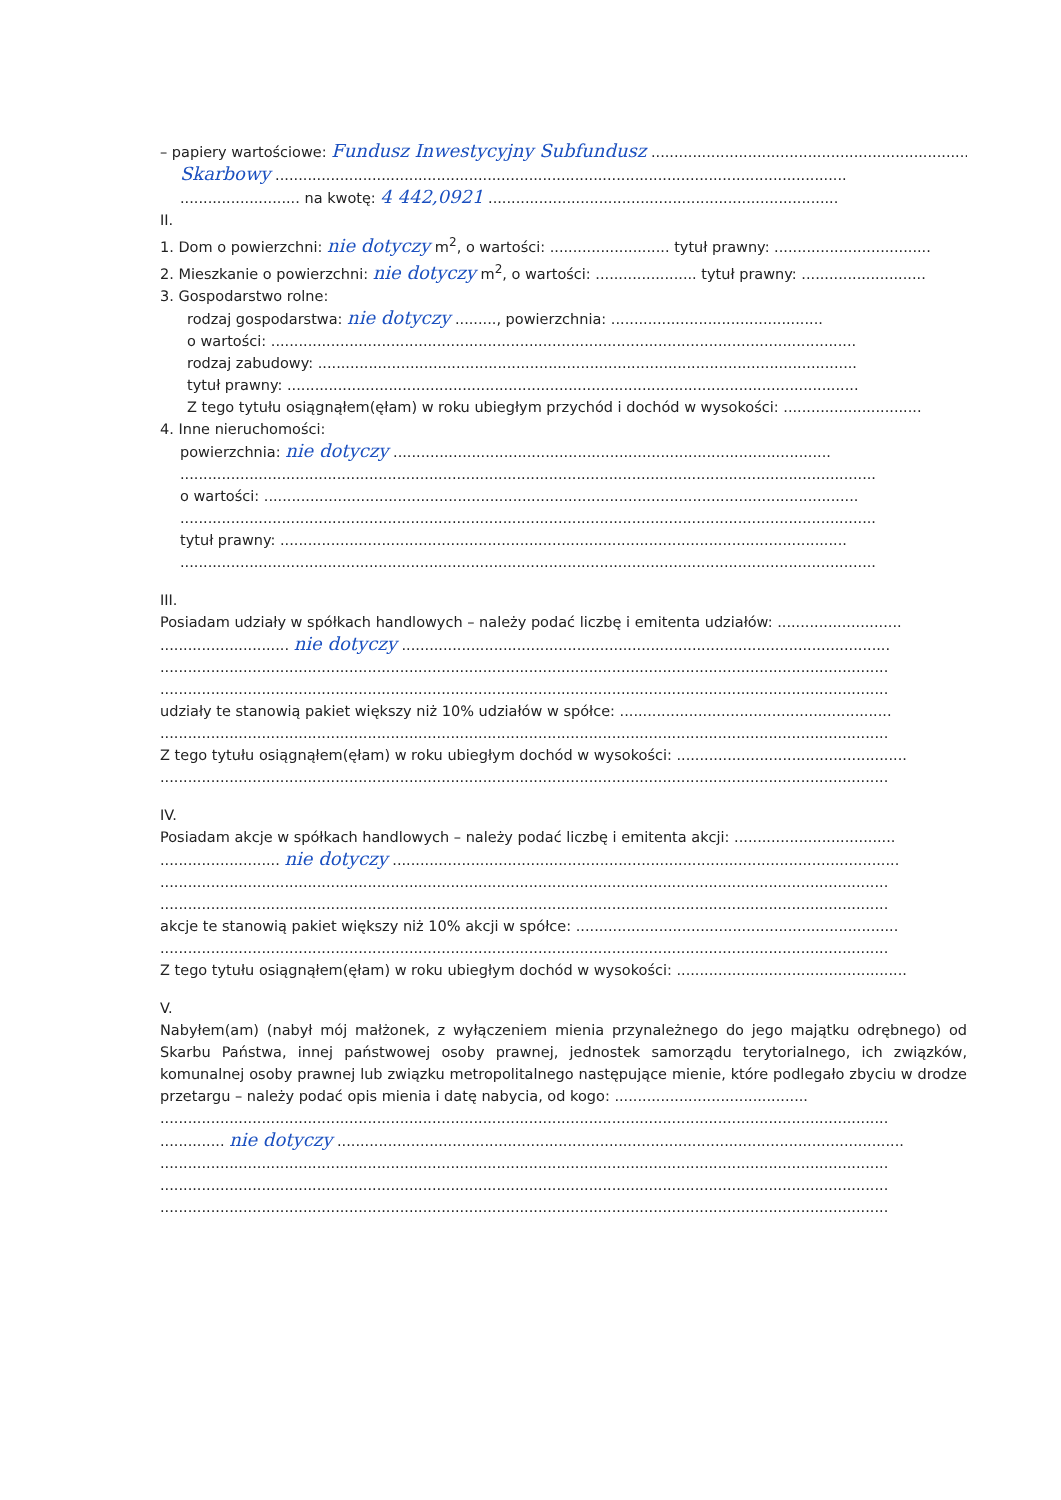– papiery wartościowe: Fundusz Inwestycyjny Subfundusz ........................................................................
Skarbowy ............................................................................................................................
.......................... na kwotę: 4 442,0921 ............................................................................
II.
1. Dom o powierzchni: nie dotyczy m<sup>2</sup>, o wartości: .......................... tytuł prawny: ..................................
2. Mieszkanie o powierzchni: nie dotyczy m<sup>2</sup>, o wartości: ...................... tytuł prawny: ...........................
3. Gospodarstwo rolne:
rodzaj gospodarstwa: nie dotyczy ........., powierzchnia: ..............................................
o wartości: ...............................................................................................................................
rodzaj zabudowy: .....................................................................................................................
tytuł prawny: ............................................................................................................................
Z tego tytułu osiągnąłem(ęłam) w roku ubiegłym przychód i dochód w wysokości: ..............................
4. Inne nieruchomości:
powierzchnia: nie dotyczy ...............................................................................................
.......................................................................................................................................................
o wartości: .................................................................................................................................
.......................................................................................................................................................
tytuł prawny: ...........................................................................................................................
.......................................................................................................................................................
III.
Posiadam udziały w spółkach handlowych – należy podać liczbę i emitenta udziałów: ...........................
............................ nie dotyczy ..........................................................................................................
..............................................................................................................................................................
..............................................................................................................................................................
udziały te stanowią pakiet większy niż 10% udziałów w spółce: ...........................................................
..............................................................................................................................................................
Z tego tytułu osiągnąłem(ęłam) w roku ubiegłym dochód w wysokości: ..................................................
..............................................................................................................................................................
IV.
Posiadam akcje w spółkach handlowych – należy podać liczbę i emitenta akcji: ...................................
.......................... nie dotyczy ..............................................................................................................
..............................................................................................................................................................
..............................................................................................................................................................
akcje te stanowią pakiet większy niż 10% akcji w spółce: ......................................................................
..............................................................................................................................................................
Z tego tytułu osiągnąłem(ęłam) w roku ubiegłym dochód w wysokości: ..................................................
V.
Nabyłem(am) (nabył mój małżonek, z wyłączeniem mienia przynależnego do jego majątku odrębnego) od Skarbu Państwa, innej państwowej osoby prawnej, jednostek samorządu terytorialnego, ich związków, komunalnej osoby prawnej lub związku metropolitalnego następujące mienie, które podlegało zbyciu w drodze przetargu – należy podać opis mienia i datę nabycia, od kogo: ..........................................
..............................................................................................................................................................
.............. nie dotyczy ...........................................................................................................................
..............................................................................................................................................................
..............................................................................................................................................................
..............................................................................................................................................................